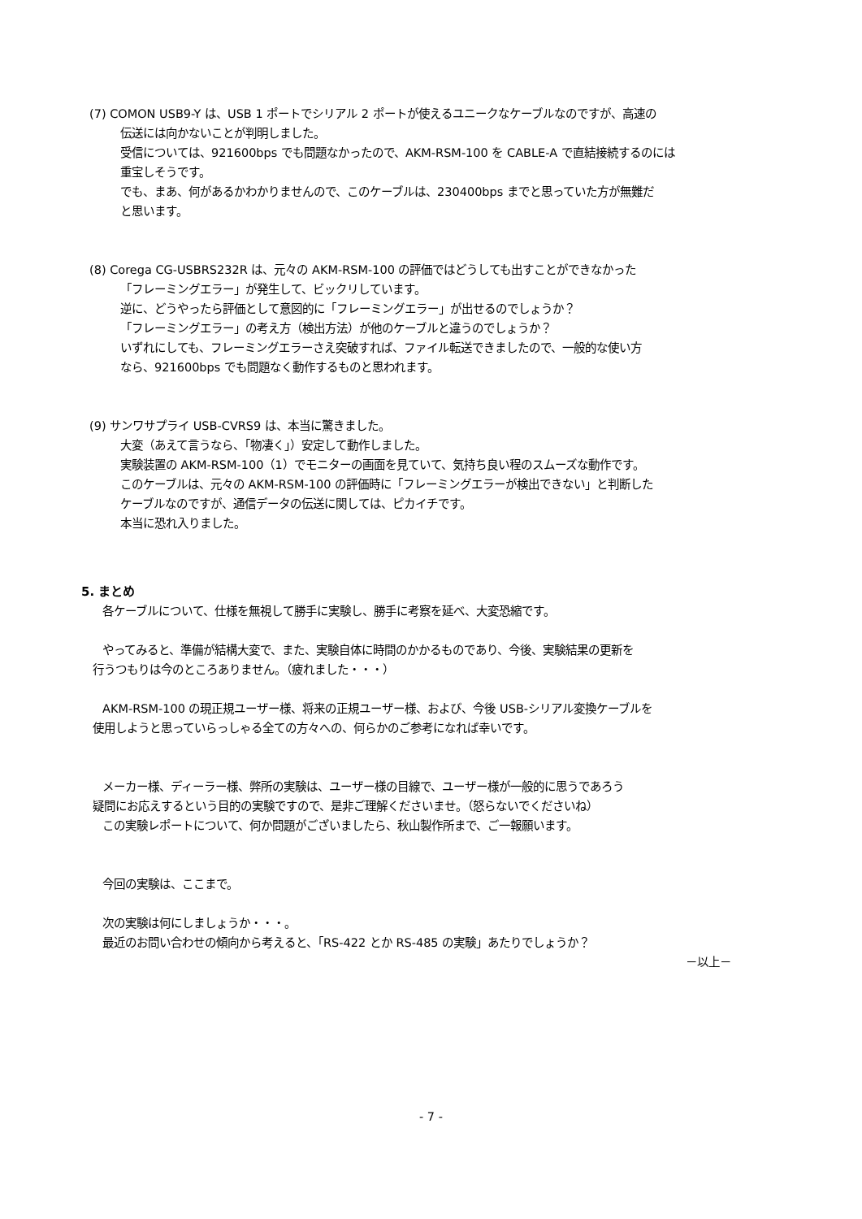(7) COMON USB9-Y は、USB 1 ポートでシリアル 2 ポートが使えるユニークなケーブルなのですが、高速の
伝送には向かないことが判明しました。
受信については、921600bps でも問題なかったので、AKM-RSM-100 を CABLE-A で直結接続するのには
重宝しそうです。
でも、まあ、何があるかわかりませんので、このケーブルは、230400bps までと思っていた方が無難だ
と思います。
(8) Corega CG-USBRS232R は、元々の AKM-RSM-100 の評価ではどうしても出すことができなかった
「フレーミングエラー」が発生して、ビックリしています。
逆に、どうやったら評価として意図的に「フレーミングエラー」が出せるのでしょうか？
「フレーミングエラー」の考え方（検出方法）が他のケーブルと違うのでしょうか？
いずれにしても、フレーミングエラーさえ突破すれば、ファイル転送できましたので、一般的な使い方
なら、921600bps でも問題なく動作するものと思われます。
(9) サンワサプライ USB-CVRS9 は、本当に驚きました。
大変（あえて言うなら、「物凄く」）安定して動作しました。
実験装置の AKM-RSM-100（1）でモニターの画面を見ていて、気持ち良い程のスムーズな動作です。
このケーブルは、元々の AKM-RSM-100 の評価時に「フレーミングエラーが検出できない」と判断した
ケーブルなのですが、通信データの伝送に関しては、ピカイチです。
本当に恐れ入りました。
5. まとめ
各ケーブルについて、仕様を無視して勝手に実験し、勝手に考察を延べ、大変恐縮です。
やってみると、準備が結構大変で、また、実験自体に時間のかかるものであり、今後、実験結果の更新を
行うつもりは今のところありません。（疲れました・・・）
AKM-RSM-100 の現正規ユーザー様、将来の正規ユーザー様、および、今後 USB-シリアル変換ケーブルを
使用しようと思っていらっしゃる全ての方々への、何らかのご参考になれば幸いです。
メーカー様、ディーラー様、弊所の実験は、ユーザー様の目線で、ユーザー様が一般的に思うであろう
疑問にお応えするという目的の実験ですので、是非ご理解くださいませ。（怒らないでくださいね）
この実験レポートについて、何か問題がございましたら、秋山製作所まで、ご一報願います。
今回の実験は、ここまで。
次の実験は何にしましょうか・・・。
最近のお問い合わせの傾向から考えると、「RS-422 とか RS-485 の実験」あたりでしょうか？
－以上－
- 7 -